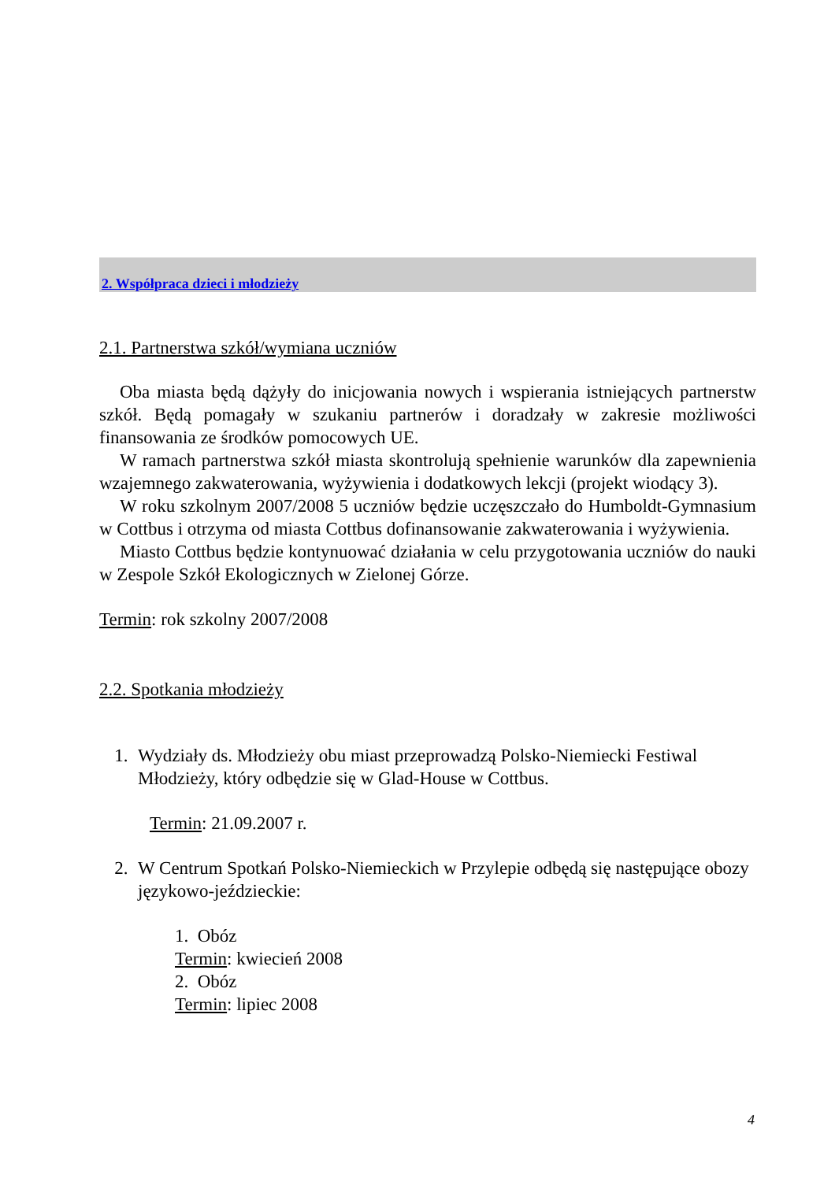2. Współpraca dzieci i młodzieży
2.1. Partnerstwa szkół/wymiana uczniów
Oba miasta będą dążyły do inicjowania nowych i wspierania istniejących partnerstw szkół. Będą pomagały w szukaniu partnerów i doradzały w zakresie możliwości finansowania ze środków pomocowych UE.
W ramach partnerstwa szkół miasta skontrolują spełnienie warunków dla zapewnienia wzajemnego zakwaterowania, wyżywienia i dodatkowych lekcji (projekt wiodący 3).
W roku szkolnym 2007/2008 5 uczniów będzie uczęszczało do Humboldt-Gymnasium w Cottbus i otrzyma od miasta Cottbus dofinansowanie zakwaterowania i wyżywienia.
Miasto Cottbus będzie kontynuować działania w celu przygotowania uczniów do nauki w Zespole Szkół Ekologicznych w Zielonej Górze.
Termin: rok szkolny 2007/2008
2.2. Spotkania młodzieży
1. Wydziały ds. Młodzieży obu miast przeprowadzą Polsko-Niemiecki Festiwal Młodzieży, który odbędzie się w Glad-House w Cottbus.
Termin: 21.09.2007 r.
2. W Centrum Spotkań Polsko-Niemieckich w Przylepie odbędą się następujące obozy językowo-jeździeckie:
1. Obóz
Termin: kwiecień 2008
2. Obóz
Termin: lipiec 2008
4